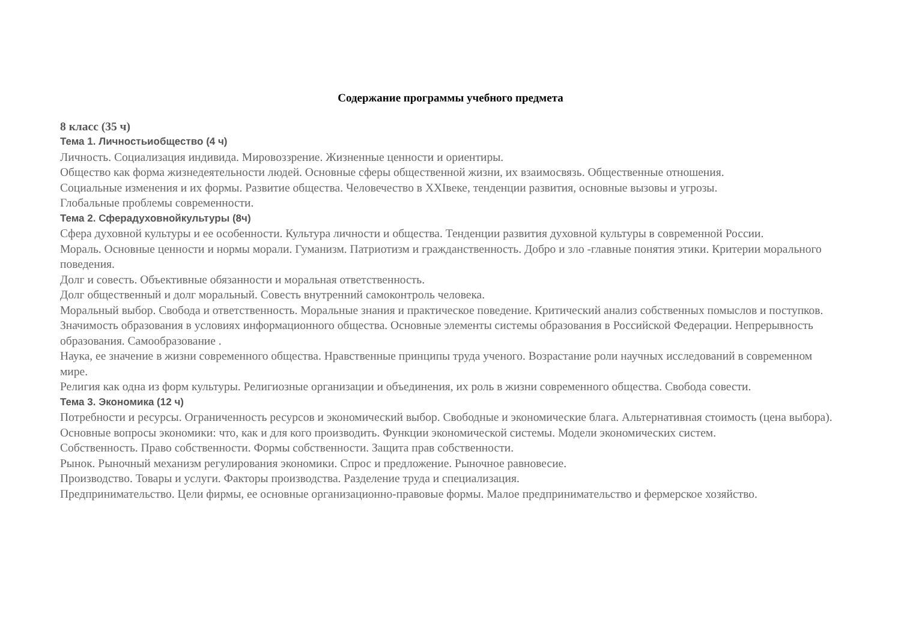Содержание программы учебного предмета
8 класс (35 ч)
Тема 1. Личностьиобщество (4 ч)
Личность. Социализация индивида. Мировоззрение. Жизненные ценности и ориентиры.
Общество как форма жизнедеятельности людей. Основные сферы общественной жизни, их взаимосвязь. Общественные отношения.
Социальные изменения и их формы. Развитие общества. Человечество в XXIвеке, тенденции развития, основные вызовы и угрозы.
Глобальные проблемы современности.
Тема 2. Сферадуховнойкультуры (8ч)
Сфера духовной культуры и ее особенности. Культура личности и общества. Тенденции развития духовной культуры в современной России.
Мораль. Основные ценности и нормы морали. Гуманизм. Патриотизм и гражданственность. Добро и зло -главные понятия этики. Критерии морального поведения.
Долг и совесть. Объективные обязанности и моральная ответственность.
Долг общественный и долг моральный. Совесть внутренний самоконтроль человека.
Моральный выбор. Свобода и ответственность. Моральные знания и практическое поведение. Критический анализ собственных помыслов и поступков.
Значимость образования в условиях информационного общества. Основные элементы системы образования в Российской Федерации. Непрерывность образования. Самообразование .
Наука, ее значение в жизни современного общества. Нравственные принципы труда ученого. Возрастание роли научных исследований в современном мире.
Религия как одна из форм культуры. Религиозные организации и объединения, их роль в жизни современного общества. Свобода совести.
Тема 3. Экономика (12 ч)
Потребности и ресурсы. Ограниченность ресурсов и экономический выбор. Свободные и экономические блага. Альтернативная стоимость (цена выбора).
Основные вопросы экономики: что, как и для кого производить. Функции экономической системы. Модели экономических систем.
Собственность. Право собственности. Формы собственности. Защита прав собственности.
Рынок. Рыночный механизм регулирования экономики. Спрос и предложение. Рыночное равновесие.
Производство. Товары и услуги. Факторы производства. Разделение труда и специализация.
Предпринимательство. Цели фирмы, ее основные организационно-правовые формы. Малое предпринимательство и фермерское хозяйство.